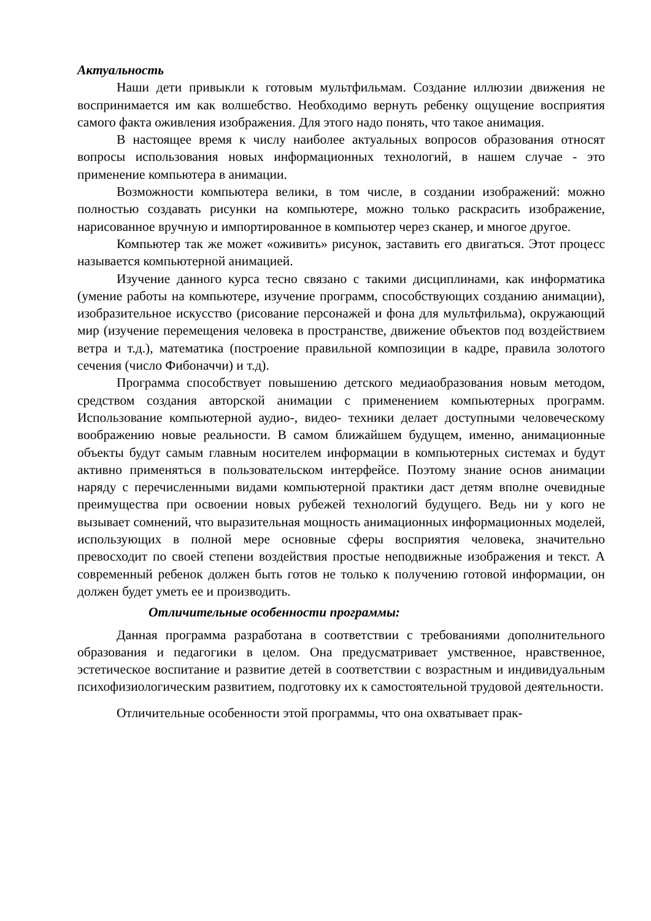Актуальность
Наши дети привыкли к готовым мультфильмам. Создание иллюзии движения не воспринимается им как волшебство. Необходимо вернуть ребенку ощущение восприятия самого факта оживления изображения. Для этого надо понять, что такое анимация.
В настоящее время к числу наиболее актуальных вопросов образования относят вопросы использования новых информационных технологий, в нашем случае - это применение компьютера в анимации.
Возможности компьютера велики, в том числе, в создании изображений: можно полностью создавать рисунки на компьютере, можно только раскрасить изображение, нарисованное вручную и импортированное в компьютер через сканер, и многое другое.
Компьютер так же может «оживить» рисунок, заставить его двигаться. Этот процесс называется компьютерной анимацией.
Изучение данного курса тесно связано с такими дисциплинами, как информатика (умение работы на компьютере, изучение программ, способствующих созданию анимации), изобразительное искусство (рисование персонажей и фона для мультфильма), окружающий мир (изучение перемещения человека в пространстве, движение объектов под воздействием ветра и т.д.), математика (построение правильной композиции в кадре, правила золотого сечения (число Фибоначчи) и т.д).
Программа способствует повышению детского медиаобразования новым методом, средством создания авторской анимации с применением компьютерных программ. Использование компьютерной аудио-, видео- техники делает доступными человеческому воображению новые реальности. В самом ближайшем будущем, именно, анимационные объекты будут самым главным носителем информации в компьютерных системах и будут активно применяться в пользовательском интерфейсе. Поэтому знание основ анимации наряду с перечисленными видами компьютерной практики даст детям вполне очевидные преимущества при освоении новых рубежей технологий будущего. Ведь ни у кого не вызывает сомнений, что выразительная мощность анимационных информационных моделей, использующих в полной мере основные сферы восприятия человека, значительно превосходит по своей степени воздействия простые неподвижные изображения и текст. А современный ребенок должен быть готов не только к получению готовой информации, он должен будет уметь ее и производить.
Отличительные особенности программы:
Данная программа разработана в соответствии с требованиями дополнительного образования и педагогики в целом. Она предусматривает умственное, нравственное, эстетическое воспитание и развитие детей в соответствии с возрастным и индивидуальным психофизиологическим развитием, подготовку их к самостоятельной трудовой деятельности.
Отличительные особенности этой программы, что она охватывает прак-